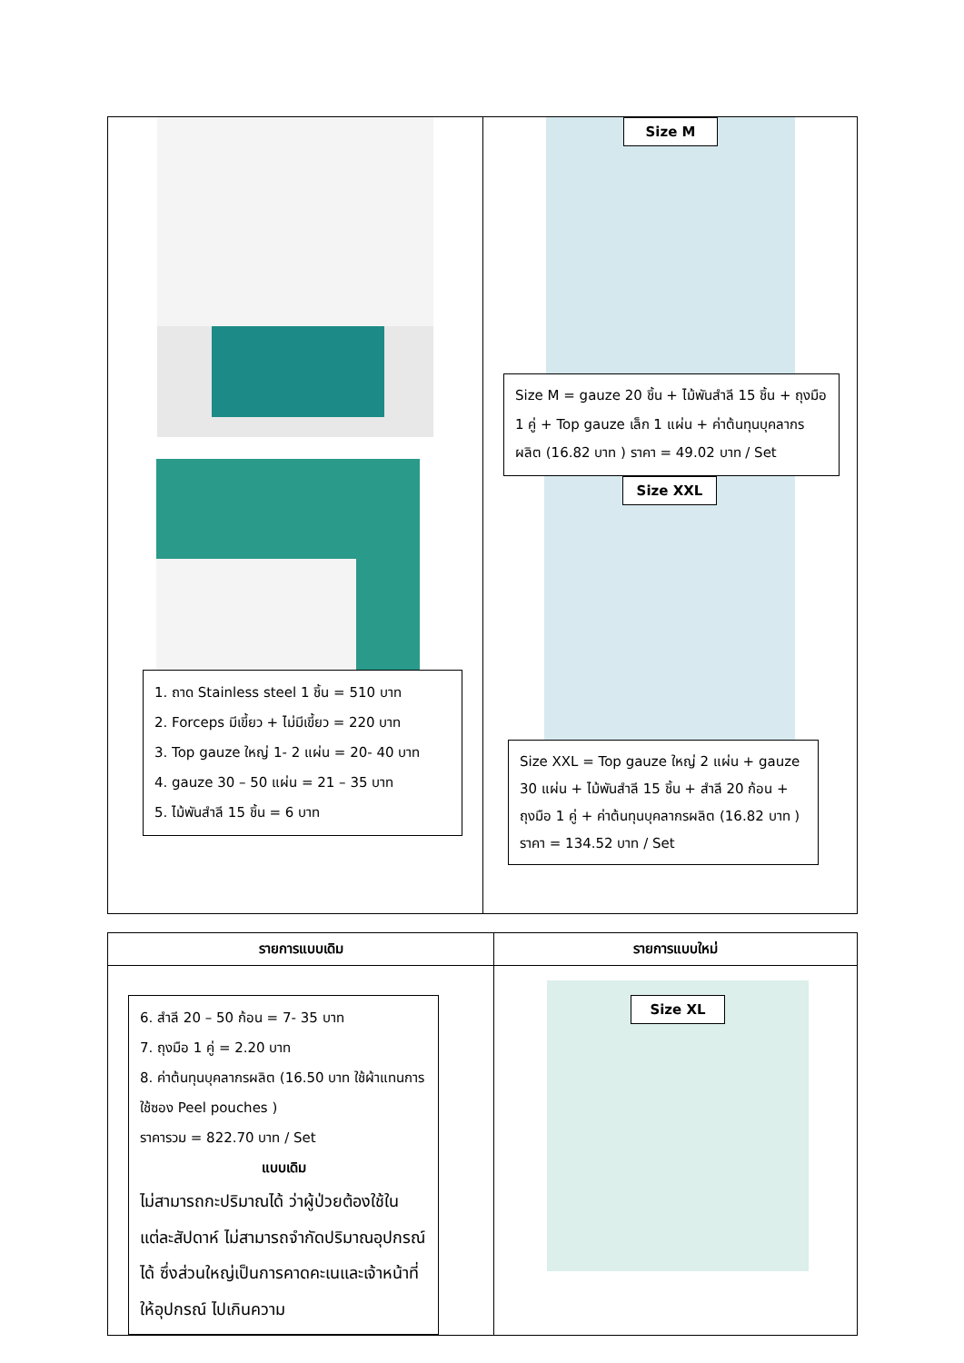| 1. ถาด Stainless steel 1 ชิ้น = 510 บาท 2. Forceps มีเขี้ยว + ไม่มีเขี้ยว = 220 บาท 3. Top gauze ใหญ่ 1- 2 แผ่น = 20- 40 บาท 4. gauze 30 – 50 แผ่น = 21 – 35 บาท 5. ไม้พันสำลี 15 ชิ้น = 6 บาท | Size M Size M = gauze 20 ชิ้น + ไม้พันสำลี 15 ชิ้น + ถุงมือ 1 คู่ + Top gauze เล็ก 1 แผ่น + ค่าต้นทุนบุคลากรผลิต (16.82 บาท ) ราคา = 49.02 บาท / Set Size XXL Size XXL = Top gauze ใหญ่ 2 แผ่น + gauze 30 แผ่น + ไม้พันสำลี 15 ชิ้น + สำลี 20 ก้อน + ถุงมือ 1 คู่ + ค่าต้นทุนบุคลากรผลิต (16.82 บาท ) ราคา = 134.52 บาท / Set |
| รายการแบบเดิม | รายการแบบใหม่ |
| --- | --- |
| 6. สำลี 20 – 50 ก้อน = 7- 35 บาท 7. ถุงมือ 1 คู่ = 2.20 บาท 8. ค่าต้นทุนบุคลากรผลิต (16.50 บาท ใช้ผ้าแทนการใช้ซอง Peel pouches ) ราคารวม = 822.70 บาท / Set แบบเดิม ไม่สามารถกะปริมาณได้ ว่าผู้ป่วยต้องใช้ในแต่ละสัปดาห์ ไม่สามารถจำกัดปริมาณอุปกรณ์ได้ ซึ่งส่วนใหญ่เป็นการคาดคะเนและเจ้าหน้าที่ ให้อุปกรณ์ ไปเกินความ | Size XL |